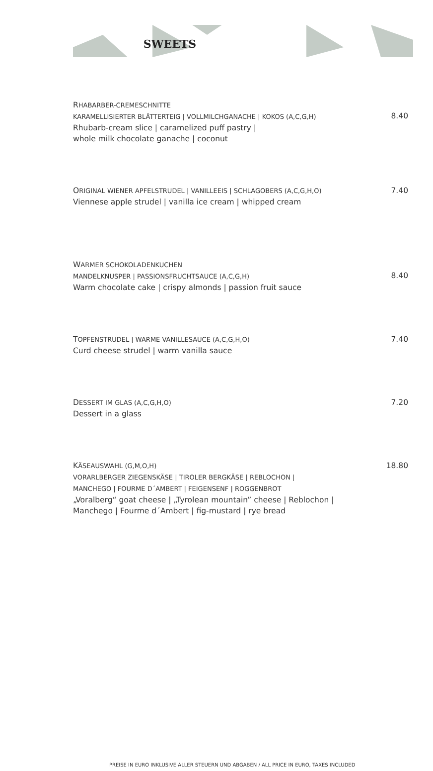SWEETS
RHABARBER-CREMESCHNITTE
KARAMELLISIERTER BLÄTTERTEIG | VOLLMILCHGANACHE | KOKOS (A,C,G,H)
8.40
Rhubarb-cream slice | caramelized puff pastry |
whole milk chocolate ganache | coconut
ORIGINAL WIENER APFELSTRUDEL | VANILLEEIS | SCHLAGOBERS (A,C,G,H,O) 7.40
Viennese apple strudel | vanilla ice cream | whipped cream
WARMER SCHOKOLADENKUCHEN
MANDELKNUSPER | PASSIONSFRUCHTSAUCE (A,C,G,H)
8.40
Warm chocolate cake | crispy almonds | passion fruit sauce
TOPFENSTRUDEL | WARME VANILLESAUCE (A,C,G,H,O) 7.40
Curd cheese strudel | warm vanilla sauce
DESSERT IM GLAS (A,C,G,H,O) 7.20
Dessert in a glass
KÄSEAUSWAHL (G,M,O,H) 18.80
VORARLBERGER ZIEGENSKÄSE | TIROLER BERGKÄSE | REBLOCHON |
MANCHEGO | FOURME D´AMBERT | FEIGENSENF | ROGGENBROT
„Voralberg“ goat cheese | „Tyrolean mountain” cheese | Reblochon |
Manchego | Fourme d´Ambert | fig-mustard | rye bread
PREISE IN EURO INKLUSIVE ALLER STEUERN UND ABGABEN / ALL PRICE IN EURO, TAXES INCLUDED